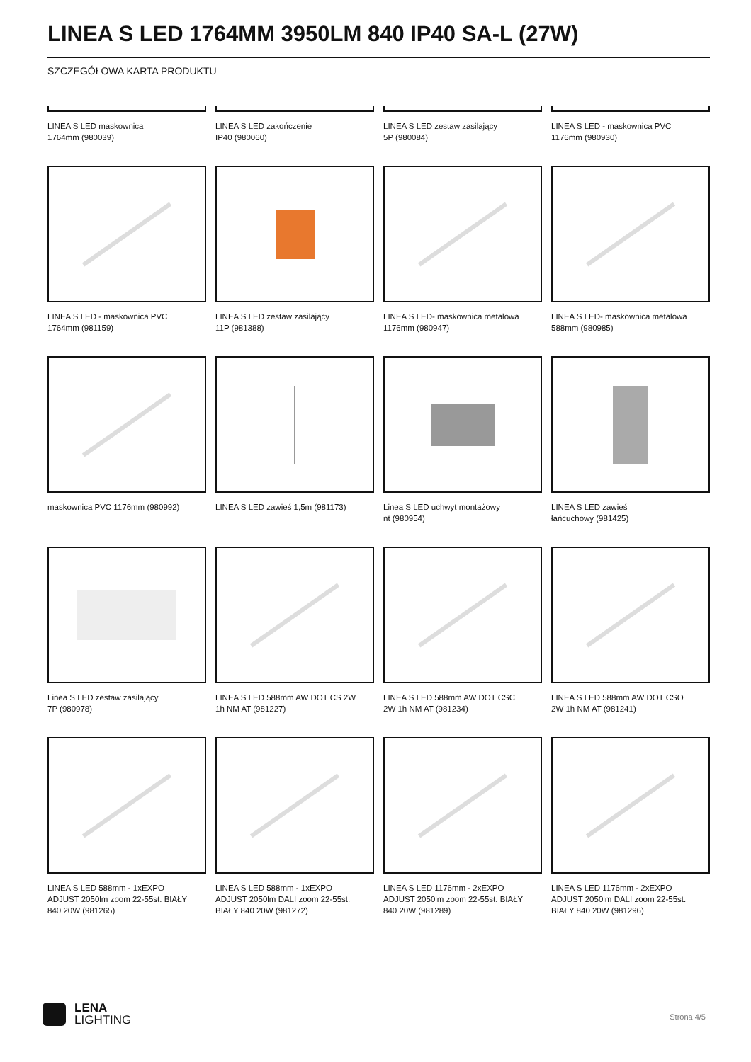LINEA S LED 1764MM 3950LM 840 IP40 SA-L (27W)
SZCZEGÓŁOWA KARTA PRODUKTU
LINEA S LED maskownica
1764mm (980039)
LINEA S LED zakończenie
IP40 (980060)
LINEA S LED zestaw zasilający
5P (980084)
LINEA S LED - maskownica PVC
1176mm (980930)
LINEA S LED - maskownica PVC
1764mm (981159)
LINEA S LED zestaw zasilający
11P (981388)
LINEA S LED- maskownica metalowa
1176mm (980947)
LINEA S LED- maskownica metalowa
588mm (980985)
maskownica PVC 1176mm (980992)
LINEA S LED zawieś 1,5m (981173)
Linea S LED uchwyt montażowy
nt (980954)
LINEA S LED zawieś
łańcuchowy (981425)
Linea S LED zestaw zasilający
7P (980978)
LINEA S LED 588mm AW DOT CS 2W
1h NM AT (981227)
LINEA S LED 588mm AW DOT CSC
2W 1h NM AT (981234)
LINEA S LED 588mm AW DOT CSO
2W 1h NM AT (981241)
LINEA S LED 588mm - 1xEXPO
ADJUST 2050lm zoom 22-55st. BIAŁY
840 20W (981265)
LINEA S LED 588mm - 1xEXPO
ADJUST 2050lm DALI zoom 22-55st.
BIAŁY 840 20W (981272)
LINEA S LED 1176mm - 2xEXPO
ADJUST 2050lm zoom 22-55st. BIAŁY
840 20W (981289)
LINEA S LED 1176mm - 2xEXPO
ADJUST 2050lm DALI zoom 22-55st.
BIAŁY 840 20W (981296)
LENA
LIGHTING
Strona 4/5